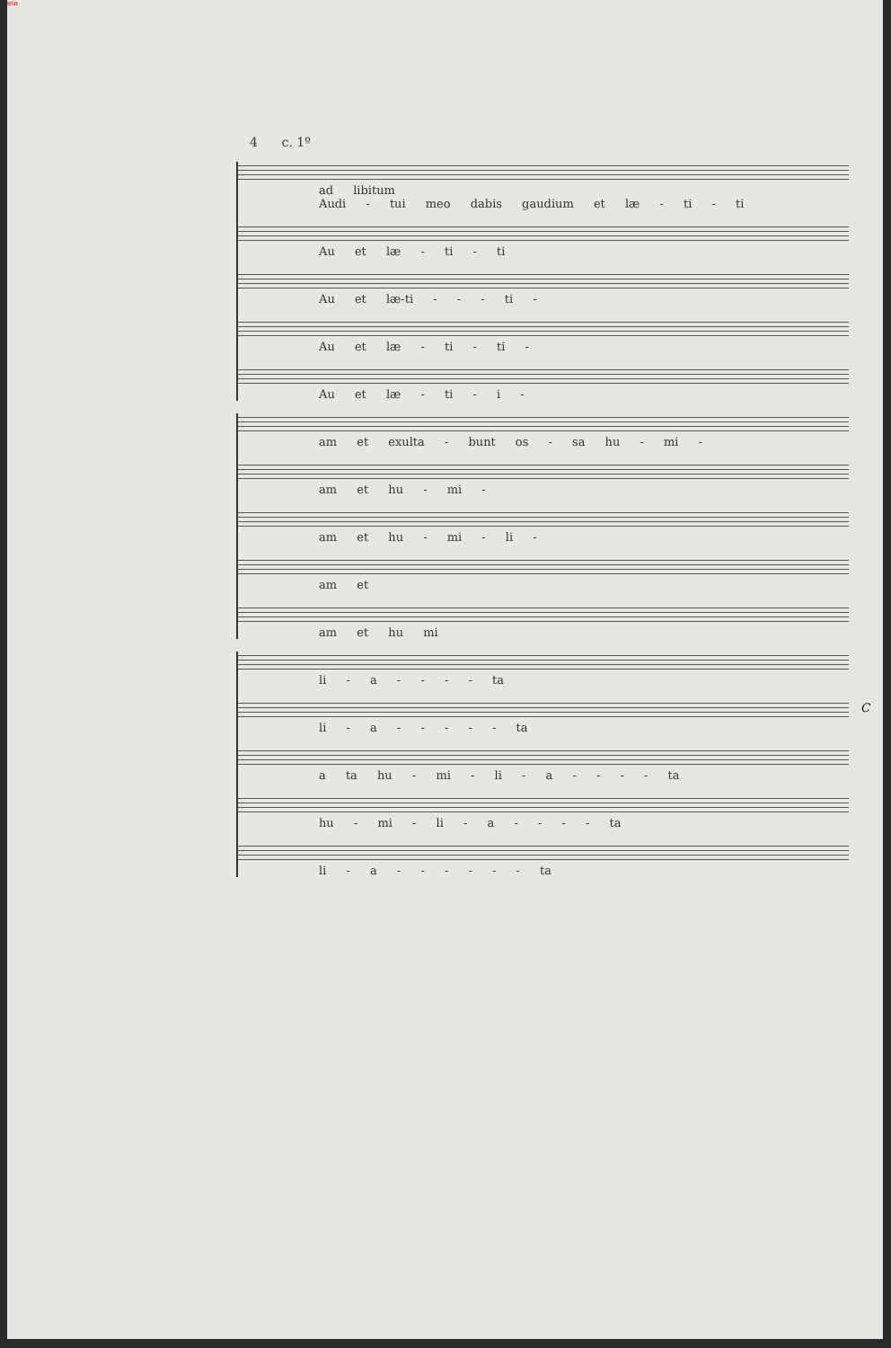BSB
4 c. 1º
ad libitum
Audi - tui meo dabis gaudium et læ - ti - ti
Au et læ - ti - ti
Au et læ-ti - - - ti -
Au et læ - ti - ti -
Au et læ - ti - i -
am et exulta - bunt os - sa hu - mi -
am et hu - mi -
am et hu - mi - li -
am et
am et hu mi
li - a - - - - ta
li - a - - - - - ta
a ta hu - mi - li - a - - - - ta
hu - mi - li - a - - - - ta
li - a - - - - - - ta
C